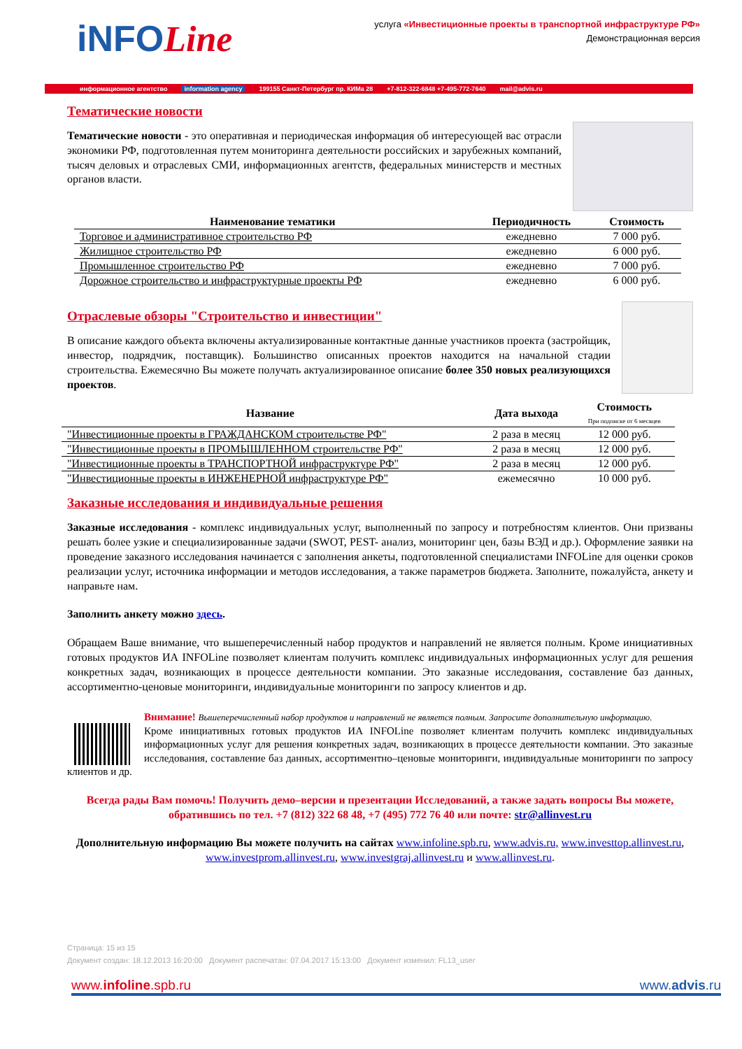iNFOLine
услуга «Инвестиционные проекты в транспортной инфраструктуре РФ»
Демонстрационная версия
информационное агентство information agency 199155 Санкт-Петербург пр. КИМа 28 +7-812-322-6848 +7-495-772-7640 mail@advis.ru
Тематические новости
Тематические новости - это оперативная и периодическая информация об интересующей вас отрасли экономики РФ, подготовленная путем мониторинга деятельности российских и зарубежных компаний, тысяч деловых и отраслевых СМИ, информационных агентств, федеральных министерств и местных органов власти.
| Наименование тематики | Периодичность | Стоимость |
| --- | --- | --- |
| Торговое и административное строительство РФ | ежедневно | 7 000 руб. |
| Жилищное строительство РФ | ежедневно | 6 000 руб. |
| Промышленное строительство РФ | ежедневно | 7 000 руб. |
| Дорожное строительство и инфраструктурные проекты РФ | ежедневно | 6 000 руб. |
Отраслевые обзоры "Строительство и инвестиции"
В описание каждого объекта включены актуализированные контактные данные участников проекта (застройщик, инвестор, подрядчик, поставщик). Большинство описанных проектов находится на начальной стадии строительства. Ежемесячно Вы можете получать актуализированное описание более 350 новых реализующихся проектов.
| Название | Дата выхода | Стоимость При подписке от 6 месяцев |
| --- | --- | --- |
| "Инвестиционные проекты в ГРАЖДАНСКОМ строительстве РФ" | 2 раза в месяц | 12 000 руб. |
| "Инвестиционные проекты в ПРОМЫШЛЕННОМ строительстве РФ" | 2 раза в месяц | 12 000 руб. |
| "Инвестиционные проекты в ТРАНСПОРТНОЙ инфраструктуре РФ" | 2 раза в месяц | 12 000 руб. |
| "Инвестиционные проекты в ИНЖЕНЕРНОЙ инфраструктуре РФ" | ежемесячно | 10 000 руб. |
Заказные исследования и индивидуальные решения
Заказные исследования - комплекс индивидуальных услуг, выполненный по запросу и потребностям клиентов. Они призваны решать более узкие и специализированные задачи (SWOT, PEST- анализ, мониторинг цен, базы ВЭД и др.). Оформление заявки на проведение заказного исследования начинается с заполнения анкеты, подготовленной специалистами INFOLine для оценки сроков реализации услуг, источника информации и методов исследования, а также параметров бюджета. Заполните, пожалуйста, анкету и направьте нам.
Заполнить анкету можно здесь.
Обращаем Ваше внимание, что вышеперечисленный набор продуктов и направлений не является полным. Кроме инициативных готовых продуктов ИА INFOLine позволяет клиентам получить комплекс индивидуальных информационных услуг для решения конкретных задач, возникающих в процессе деятельности компании. Это заказные исследования, составление баз данных, ассортиментно-ценовые мониторинги, индивидуальные мониторинги по запросу клиентов и др.
Внимание! Вышеперечисленный набор продуктов и направлений не является полным. Запросите дополнительную информацию.
Кроме инициативных готовых продуктов ИА INFOLine позволяет клиентам получить комплекс индивидуальных информационных услуг для решения конкретных задач, возникающих в процессе деятельности компании. Это заказные исследования, составление баз данных, ассортиментно–ценовые мониторинги, индивидуальные мониторинги по запросу клиентов и др.
Всегда рады Вам помочь! Получить демо–версии и презентации Исследований, а также задать вопросы Вы можете, обратившись по тел. +7 (812) 322 68 48, +7 (495) 772 76 40 или почте: str@allinvest.ru
Дополнительную информацию Вы можете получить на сайтах www.infoline.spb.ru, www.advis.ru, www.investtop.allinvest.ru, www.investprom.allinvest.ru, www.investgraj.allinvest.ru и www.allinvest.ru.
Страница: 15 из 15
Документ создан: 18.12.2013 16:20:00 Документ распечатан: 07.04.2017 15:13:00 Документ изменил: FL13_user
www.infoline.spb.ru www.advis.ru